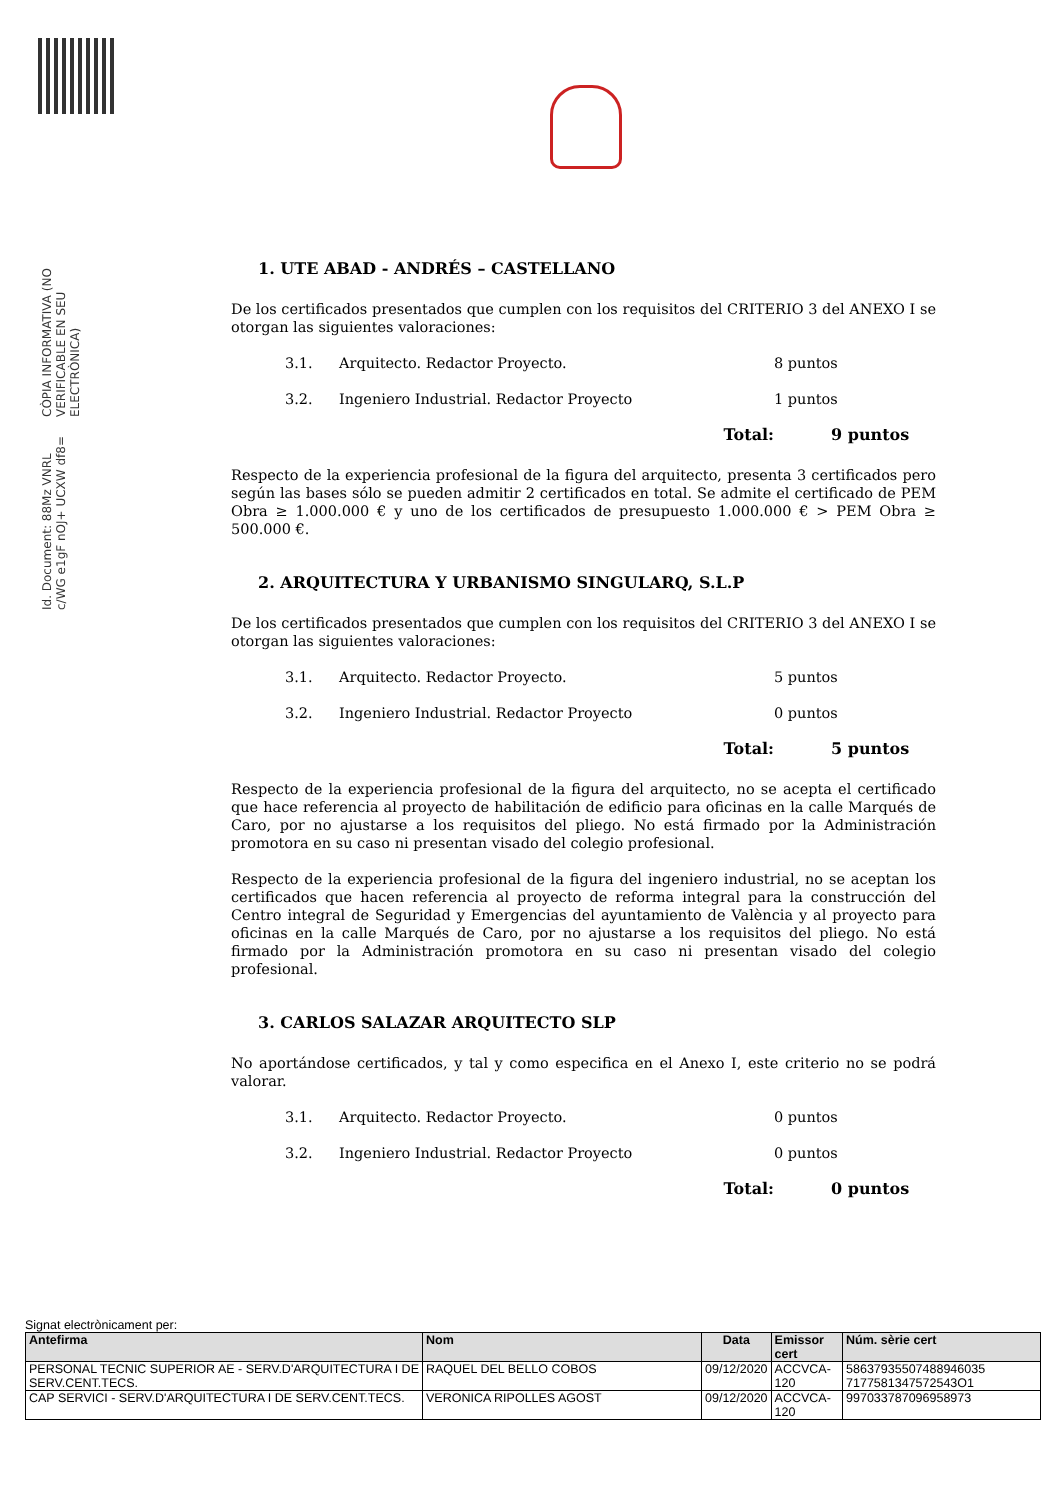Id. Document: 88Mz VNRL c/WG e1gF nOJ+ UCXW df8=
CÒPIA INFORMATIVA (NO VERIFICABLE EN SEU ELECTRÒNICA)
1. UTE ABAD - ANDRÉS – CASTELLANO
De los certificados presentados que cumplen con los requisitos del CRITERIO 3 del ANEXO I se otorgan las siguientes valoraciones:
3.1. Arquitecto. Redactor Proyecto. 8 puntos
3.2. Ingeniero Industrial. Redactor Proyecto 1 puntos
Total: 9 puntos
Respecto de la experiencia profesional de la figura del arquitecto, presenta 3 certificados pero según las bases sólo se pueden admitir 2 certificados en total. Se admite el certificado de PEM Obra ≥ 1.000.000 € y uno de los certificados de presupuesto 1.000.000 € > PEM Obra ≥ 500.000 €.
2. ARQUITECTURA Y URBANISMO SINGULARQ, S.L.P
De los certificados presentados que cumplen con los requisitos del CRITERIO 3 del ANEXO I se otorgan las siguientes valoraciones:
3.1. Arquitecto. Redactor Proyecto. 5 puntos
3.2. Ingeniero Industrial. Redactor Proyecto 0 puntos
Total: 5 puntos
Respecto de la experiencia profesional de la figura del arquitecto, no se acepta el certificado que hace referencia al proyecto de habilitación de edificio para oficinas en la calle Marqués de Caro, por no ajustarse a los requisitos del pliego. No está firmado por la Administración promotora en su caso ni presentan visado del colegio profesional.
Respecto de la experiencia profesional de la figura del ingeniero industrial, no se aceptan los certificados que hacen referencia al proyecto de reforma integral para la construcción del Centro integral de Seguridad y Emergencias del ayuntamiento de València y al proyecto para oficinas en la calle Marqués de Caro, por no ajustarse a los requisitos del pliego. No está firmado por la Administración promotora en su caso ni presentan visado del colegio profesional.
3. CARLOS SALAZAR ARQUITECTO SLP
No aportándose certificados, y tal y como especifica en el Anexo I, este criterio no se podrá valorar.
3.1. Arquitecto. Redactor Proyecto. 0 puntos
3.2. Ingeniero Industrial. Redactor Proyecto 0 puntos
Total: 0 puntos
Signat electrònicament per:
| Antefirma | Nom | Data | Emissor cert | Núm. sèrie cert |
| --- | --- | --- | --- | --- |
| PERSONAL TECNIC SUPERIOR AE - SERV.D'ARQUITECTURA I DE SERV.CENT.TECS. | RAQUEL DEL BELLO COBOS | 09/12/2020 | ACCVCA-120 | 58637935507488946035 7177581347572543O1 |
| CAP SERVICI - SERV.D'ARQUITECTURA I DE SERV.CENT.TECS. | VERONICA RIPOLLES AGOST | 09/12/2020 | ACCVCA-120 | 997033787096958973 |